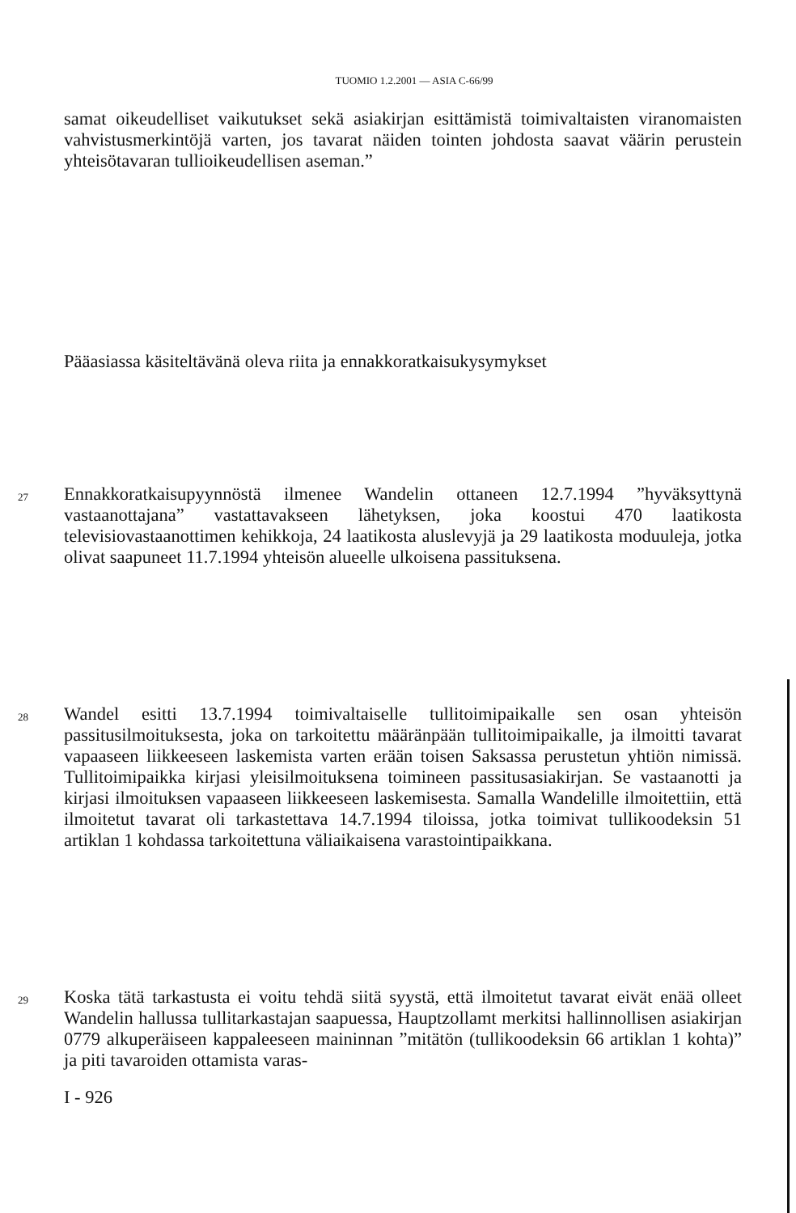TUOMIO 1.2.2001 — ASIA C-66/99
samat oikeudelliset vaikutukset sekä asiakirjan esittämistä toimivaltaisten viranomaisten vahvistusmerkintöjä varten, jos tavarat näiden tointen johdosta saavat väärin perustein yhteisötavaran tullioikeudellisen aseman.”
Pääasiassa käsiteltävänä oleva riita ja ennakkoratkaisukysymykset
27 Ennakkoratkaisupyynnöstä ilmenee Wandelin ottaneen 12.7.1994 ”hyväksyttynä vastaanottajana” vastattavakseen lähetyksen, joka koostui 470 laatikosta televisiovastaanottimen kehikkoja, 24 laatikosta aluslevyjä ja 29 laatikosta moduuleja, jotka olivat saapuneet 11.7.1994 yhteisön alueelle ulkoisena passituksena.
28 Wandel esitti 13.7.1994 toimivaltaiselle tullitoimipaikalle sen osan yhteisön passitusilmoituksesta, joka on tarkoitettu määränpään tullitoimipaikalle, ja ilmoitti tavarat vapaaseen liikkeeseen laskemista varten erään toisen Saksassa perustetun yhtiön nimissä. Tullitoimipaikka kirjasi yleisilmoituksena toimineen passitusasiakirjan. Se vastaanotti ja kirjasi ilmoituksen vapaaseen liikkeeseen laskemisesta. Samalla Wandelille ilmoitettiin, että ilmoitetut tavarat oli tarkastettava 14.7.1994 tiloissa, jotka toimivat tullikoodeksin 51 artiklan 1 kohdassa tarkoitettuna väliaikaisena varastointipaikkana.
29 Koska tätä tarkastusta ei voitu tehdä siitä syystä, että ilmoitetut tavarat eivät enää olleet Wandelin hallussa tullitarkastajan saapuessa, Hauptzollamt merkitsi hallinnollisen asiakirjan 0779 alkuperäiseen kappaleeseen maininnan ”mitätön (tullikoodeksin 66 artiklan 1 kohta)” ja piti tavaroiden ottamista varas-
I - 926